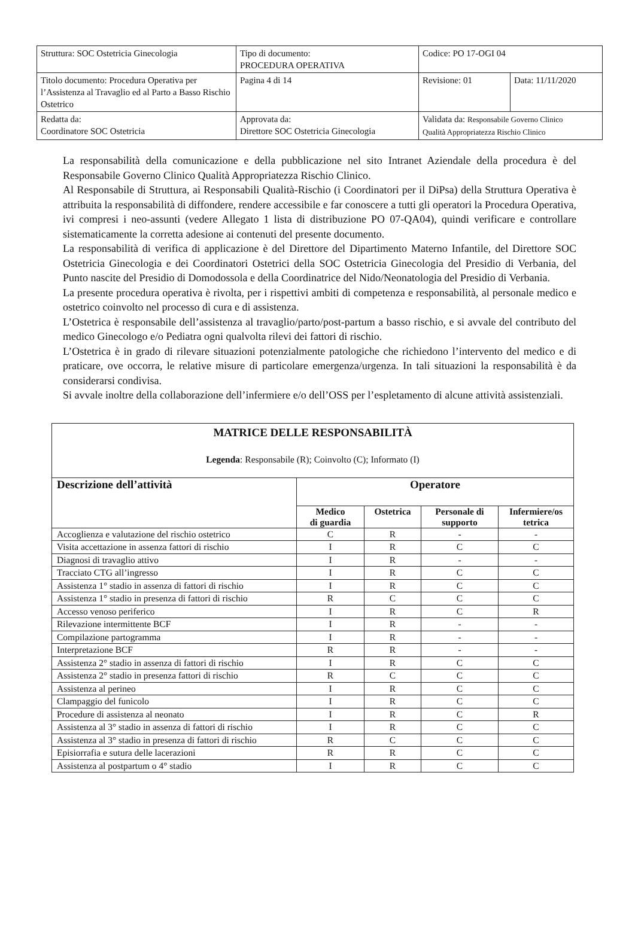| Struttura: SOC Ostetricia Ginecologia | Tipo di documento: PROCEDURA OPERATIVA | Codice: PO 17-OGI 04 | |
| Titolo documento: Procedura Operativa per l’Assistenza al Travaglio ed al Parto a Basso Rischio Ostetrico | Pagina 4 di 14 | Revisione: 01 | Data: 11/11/2020 |
| Redatta da: Coordinatore SOC Ostetricia | Approvata da: Direttore SOC Ostetricia Ginecologia | Validata da: Responsabile Governo Clinico Qualità Appropriatezza Rischio Clinico | |
La responsabilità della comunicazione e della pubblicazione nel sito Intranet Aziendale della procedura è del Responsabile Governo Clinico Qualità Appropriatezza Rischio Clinico.
Al Responsabile di Struttura, ai Responsabili Qualità-Rischio (i Coordinatori per il DiPsa) della Struttura Operativa è attribuita la responsabilità di diffondere, rendere accessibile e far conoscere a tutti gli operatori la Procedura Operativa, ivi compresi i neo-assunti (vedere Allegato 1 lista di distribuzione PO 07-QA04), quindi verificare e controllare sistematicamente la corretta adesione ai contenuti del presente documento.
La responsabilità di verifica di applicazione è del Direttore del Dipartimento Materno Infantile, del Direttore SOC Ostetricia Ginecologia e dei Coordinatori Ostetrici della SOC Ostetricia Ginecologia del Presidio di Verbania, del Punto nascite del Presidio di Domodossola e della Coordinatrice del Nido/Neonatologia del Presidio di Verbania.
La presente procedura operativa è rivolta, per i rispettivi ambiti di competenza e responsabilità, al personale medico e ostetrico coinvolto nel processo di cura e di assistenza.
L’Ostetrica è responsabile dell’assistenza al travaglio/parto/post-partum a basso rischio, e si avvale del contributo del medico Ginecologo e/o Pediatra ogni qualvolta rilevi dei fattori di rischio.
L’Ostetrica è in grado di rilevare situazioni potenzialmente patologiche che richiedono l’intervento del medico e di praticare, ove occorra, le relative misure di particolare emergenza/urgenza. In tali situazioni la responsabilità è da considerarsi condivisa.
Si avvale inoltre della collaborazione dell’infermiere e/o dell’OSS per l’espletamento di alcune attività assistenziali.
| MATRICE DELLE RESPONSABILITÀ Legenda : Responsabile (R); Coinvolto (C); Informato (I) | | | | |
| Descrizione dell’attività | Operatore | | | |
| | Medico di guardia | Ostetrica | Personale di supporto | Infermiere/os tetrica |
| Accoglienza e valutazione del rischio ostetrico | C | R | - | - |
| Visita accettazione in assenza fattori di rischio | I | R | C | C |
| Diagnosi di travaglio attivo | I | R | - | - |
| Tracciato CTG all’ingresso | I | R | C | C |
| Assistenza 1° stadio in assenza di fattori di rischio | I | R | C | C |
| Assistenza 1° stadio in presenza di fattori di rischio | R | C | C | C |
| Accesso venoso periferico | I | R | C | R |
| Rilevazione intermittente BCF | I | R | - | - |
| Compilazione partogramma | I | R | - | - |
| Interpretazione BCF | R | R | - | - |
| Assistenza 2° stadio in assenza di fattori di rischio | I | R | C | C |
| Assistenza 2° stadio in presenza fattori di rischio | R | C | C | C |
| Assistenza al perineo | I | R | C | C |
| Clampaggio del funicolo | I | R | C | C |
| Procedure di assistenza al neonato | I | R | C | R |
| Assistenza al 3° stadio in assenza di fattori di rischio | I | R | C | C |
| Assistenza al 3° stadio in presenza di fattori di rischio | R | C | C | C |
| Episiorrafia e sutura delle lacerazioni | R | R | C | C |
| Assistenza al postpartum o 4° stadio | I | R | C | C |